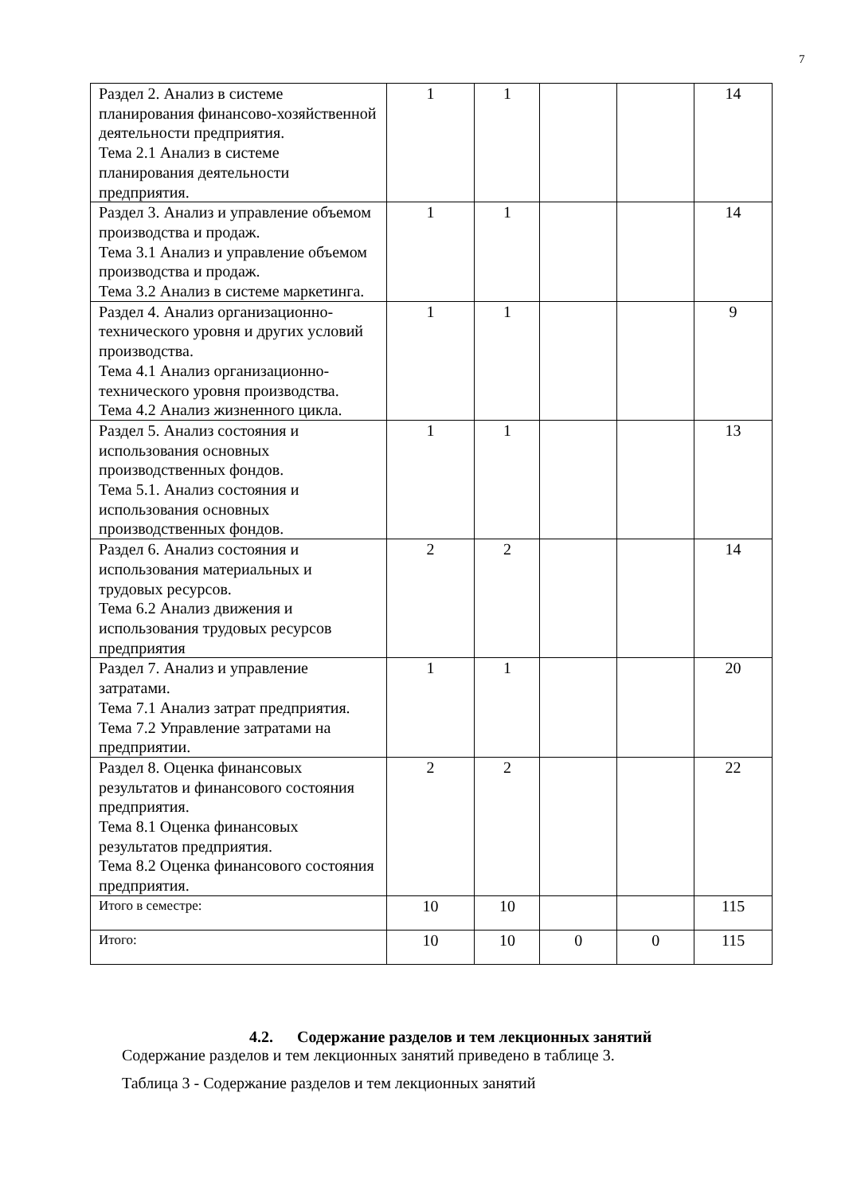7
| Раздел 2. Анализ в системе планирования финансово-хозяйственной деятельности предприятия. Тема 2.1 Анализ в системе планирования деятельности предприятия. | 1 | 1 | | | 14 |
| Раздел 3. Анализ и управление объемом производства и продаж. Тема 3.1 Анализ и управление объемом производства и продаж. Тема 3.2 Анализ в системе маркетинга. | 1 | 1 | | | 14 |
| Раздел 4. Анализ организационно-технического уровня и других условий производства. Тема 4.1 Анализ организационно-технического уровня производства. Тема 4.2 Анализ жизненного цикла. | 1 | 1 | | | 9 |
| Раздел 5. Анализ состояния и использования основных производственных фондов. Тема 5.1. Анализ состояния и использования основных производственных фондов. | 1 | 1 | | | 13 |
| Раздел 6. Анализ состояния и использования материальных и трудовых ресурсов. Тема 6.2 Анализ движения и использования трудовых ресурсов предприятия | 2 | 2 | | | 14 |
| Раздел 7. Анализ и управление затратами. Тема 7.1 Анализ затрат предприятия. Тема 7.2 Управление затратами на предприятии. | 1 | 1 | | | 20 |
| Раздел 8. Оценка финансовых результатов и финансового состояния предприятия. Тема 8.1 Оценка финансовых результатов предприятия. Тема 8.2 Оценка финансового состояния предприятия. | 2 | 2 | | | 22 |
| Итого в семестре: | 10 | 10 | | | 115 |
| Итого: | 10 | 10 | 0 | 0 | 115 |
4.2. Содержание разделов и тем лекционных занятий
Содержание разделов и тем лекционных занятий приведено в таблице 3.
Таблица 3 - Содержание разделов и тем лекционных занятий